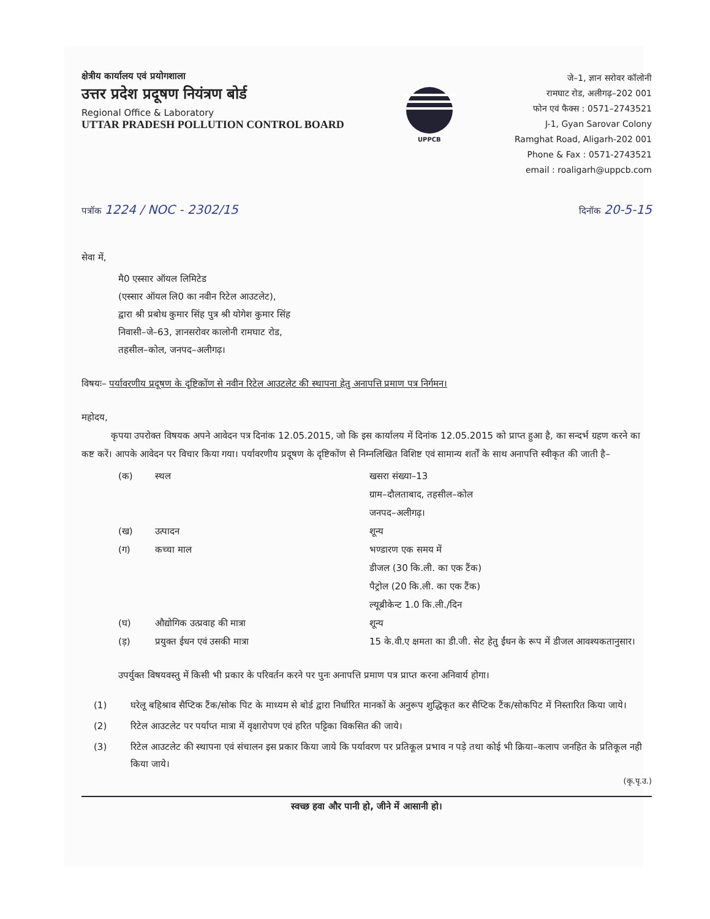क्षेत्रीय कार्यालय एवं प्रयोगशाला
उत्तर प्रदेश प्रदूषण नियंत्रण बोर्ड
Regional Office & Laboratory
UTTAR PRADESH POLLUTION CONTROL BOARD
UPPCB
जे–1, ज्ञान सरोवर कॉलोनी
रामघाट रोड, अलीगढ़–202 001
फोन एवं फैक्स : 0571–2743521
J-1, Gyan Sarovar Colony
Ramghat Road, Aligarh-202 001
Phone & Fax : 0571-2743521
email : roaligarh@uppcb.com
पत्रॉक 1224 / NOC - 2302/15
दिनॉक 20-5-15
सेवा में,
मै0 एस्सार ऑयल लिमिटेड
(एस्सार ऑयल लि0 का नवीन रिटेल आउटलेट),
द्वारा श्री प्रबोध कुमार सिंह पुत्र श्री योगेश कुमार सिंह
निवासी–जे–63, ज्ञानसरोवर कालोनी रामघाट रोड,
तहसील–कोल, जनपद–अलीगढ़।
विषयः– पर्यावरणीय प्रदूषण के दृष्टिकोंण से नवीन रिटेल आउटलेट की स्थापना हेतु अनापत्ति प्रमाण पत्र निर्गमन।
महोदय,
कृपया उपरोक्त विषयक अपने आवेदन पत्र दिनांक 12.05.2015, जो कि इस कार्यालय में दिनांक 12.05.2015 को प्राप्त हुआ है, का सन्दर्भ ग्रहण करने का कष्ट करें। आपके आवेदन पर विचार किया गया। पर्यावरणीय प्रदूषण के दृष्टिकोंण से निम्नलिखित विशिष्ट एवं सामान्य शर्तों के साथ अनापत्ति स्वीकृत की जाती है–
(क) स्थल खसरा संख्या–13
ग्राम–दौलताबाद, तहसील–कोल
जनपद–अलीगढ़।
(ख) उत्पादन शून्य
(ग) कच्चा माल भण्डारण एक समय में
डीजल (30 कि.ली. का एक टैंक)
पैट्रोल (20 कि.ली. का एक टैंक)
ल्यूब्रीकेन्ट 1.0 कि.ली./दिन
(घ) औद्योगिक उत्प्रवाह की मात्रा शून्य
(ड़) प्रयुक्त ईधन एवं उसकी मात्रा 15 के.वी.ए क्षमता का डी.जी. सेट हेतु ईंधन के रूप में डीजल आवश्यकतानुसार।
उपर्युक्त विषयवस्तु में किसी भी प्रकार के परिवर्तन करने पर पुनः अनापत्ति प्रमाण पत्र प्राप्त करना अनिवार्य होगा।
(1) घरेलू बहिश्राव सैप्टिक टैंक/सोक पिट के माध्यम से बोर्ड द्वारा निर्धारित मानकों के अनुरूप शुद्धिकृत कर सैप्टिक टैंक/सोकपिट में निस्तारित किया जाये।
(2) रिटेल आउटलेट पर पर्याप्त मात्रा में वृक्षारोपण एवं हरित पट्टिका विकसित की जाये।
(3) रिटेल आउटलेट की स्थापना एवं संचालन इस प्रकार किया जाये कि पर्यावरण पर प्रतिकूल प्रभाव न पड़े तथा कोई भी क्रिया–कलाप जनहित के प्रतिकूल नही किया जाये।
(कृ.पृ.उ.)
स्वच्छ हवा और पानी हो, जीने में आसानी हो।